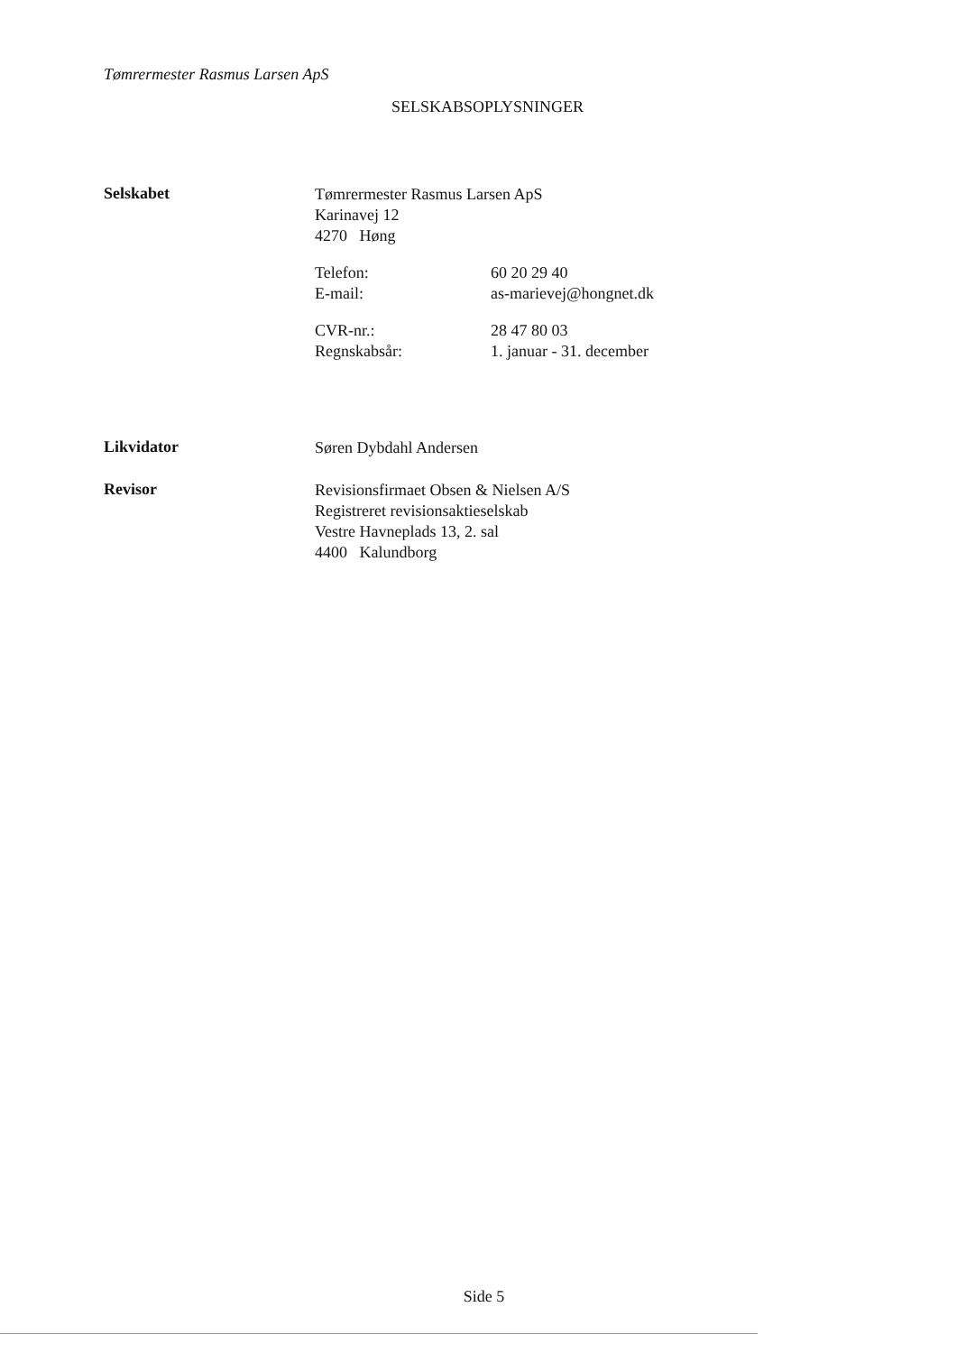Tømrermester Rasmus Larsen ApS
SELSKABSOPLYSNINGER
Selskabet
Tømrermester Rasmus Larsen ApS
Karinavej 12
4270 Høng
Telefon: 60 20 29 40
E-mail: as-marievej@hongnet.dk
CVR-nr.: 28 47 80 03
Regnskabsår: 1. januar - 31. december
Likvidator
Søren Dybdahl Andersen
Revisor
Revisionsfirmaet Obsen & Nielsen A/S
Registreret revisionsaktieselskab
Vestre Havneplads 13, 2. sal
4400 Kalundborg
Side 5